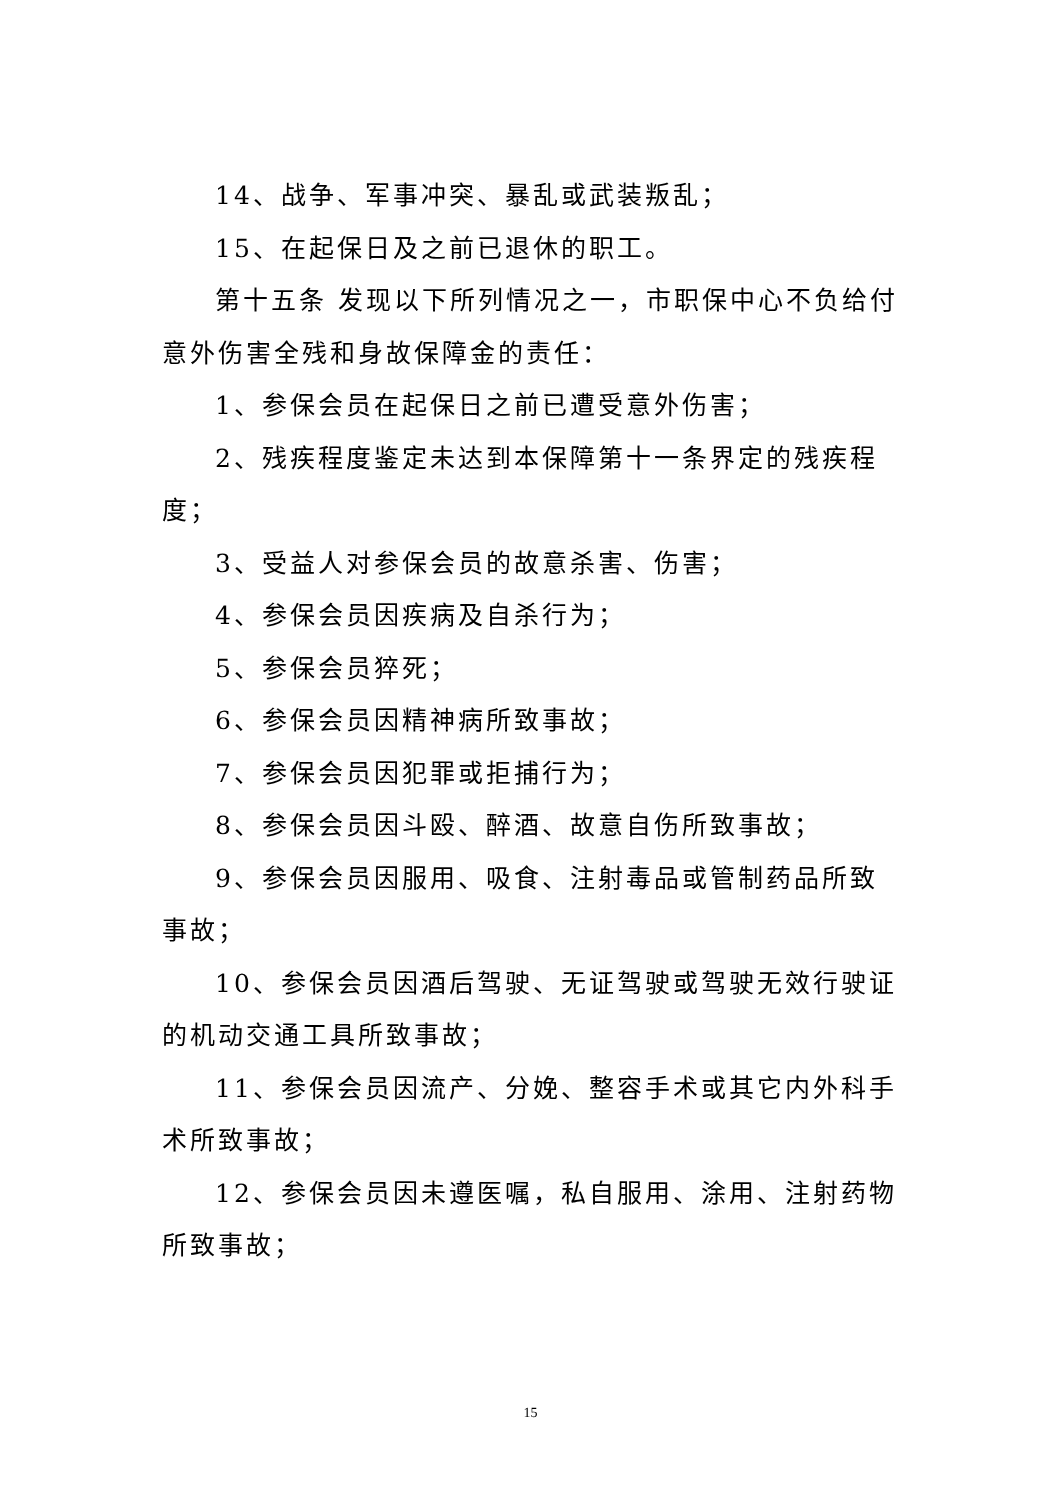14、战争、军事冲突、暴乱或武装叛乱；
15、在起保日及之前已退休的职工。
第十五条 发现以下所列情况之一，市职保中心不负给付意外伤害全残和身故保障金的责任：
1、参保会员在起保日之前已遭受意外伤害；
2、残疾程度鉴定未达到本保障第十一条界定的残疾程度；
3、受益人对参保会员的故意杀害、伤害；
4、参保会员因疾病及自杀行为；
5、参保会员猝死；
6、参保会员因精神病所致事故；
7、参保会员因犯罪或拒捕行为；
8、参保会员因斗殴、醉酒、故意自伤所致事故；
9、参保会员因服用、吸食、注射毒品或管制药品所致事故；
10、参保会员因酒后驾驶、无证驾驶或驾驶无效行驶证的机动交通工具所致事故；
11、参保会员因流产、分娩、整容手术或其它内外科手术所致事故；
12、参保会员因未遵医嘱，私自服用、涂用、注射药物所致事故；
15